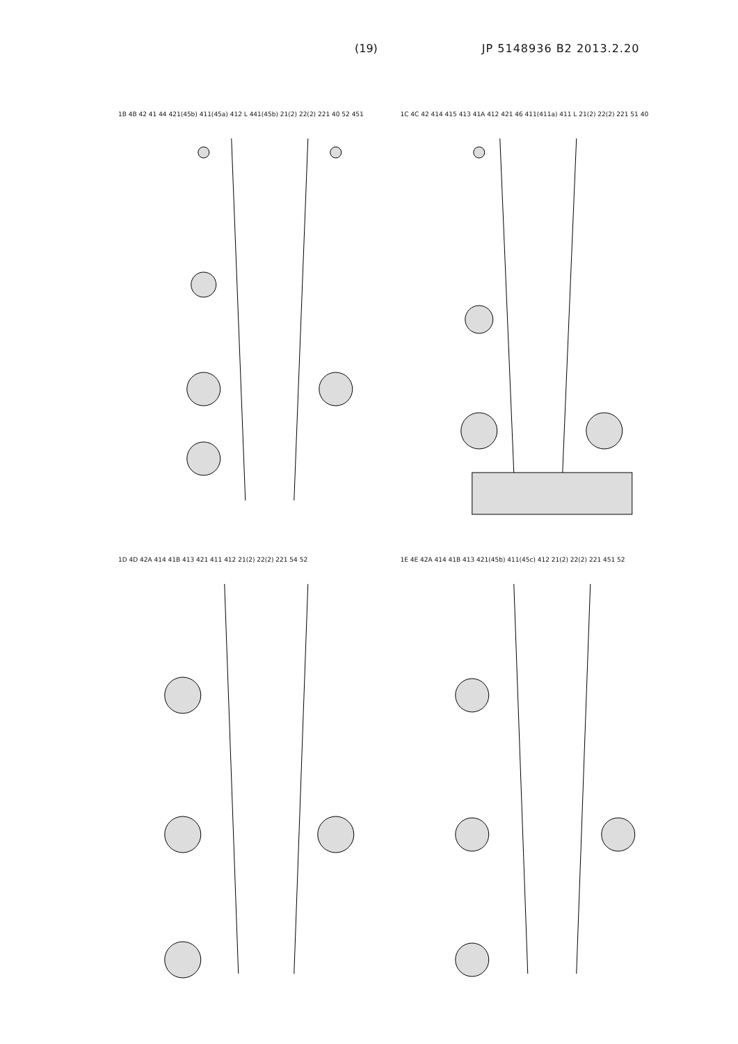(19) JP 5148936 B2 2013.2.20
1B 4B 42 41 44 421(45b) 411(45a) 412 L 441(45b) 21(2) 22(2) 221 40 52 451
1C 4C 42 414 415 413 41A 412 421 46 411(411a) 411 L 21(2) 22(2) 221 51 40
1D 4D 42A 414 41B 413 421 411 412 21(2) 22(2) 221 54 52
1E 4E 42A 414 41B 413 421(45b) 411(45c) 412 21(2) 22(2) 221 451 52